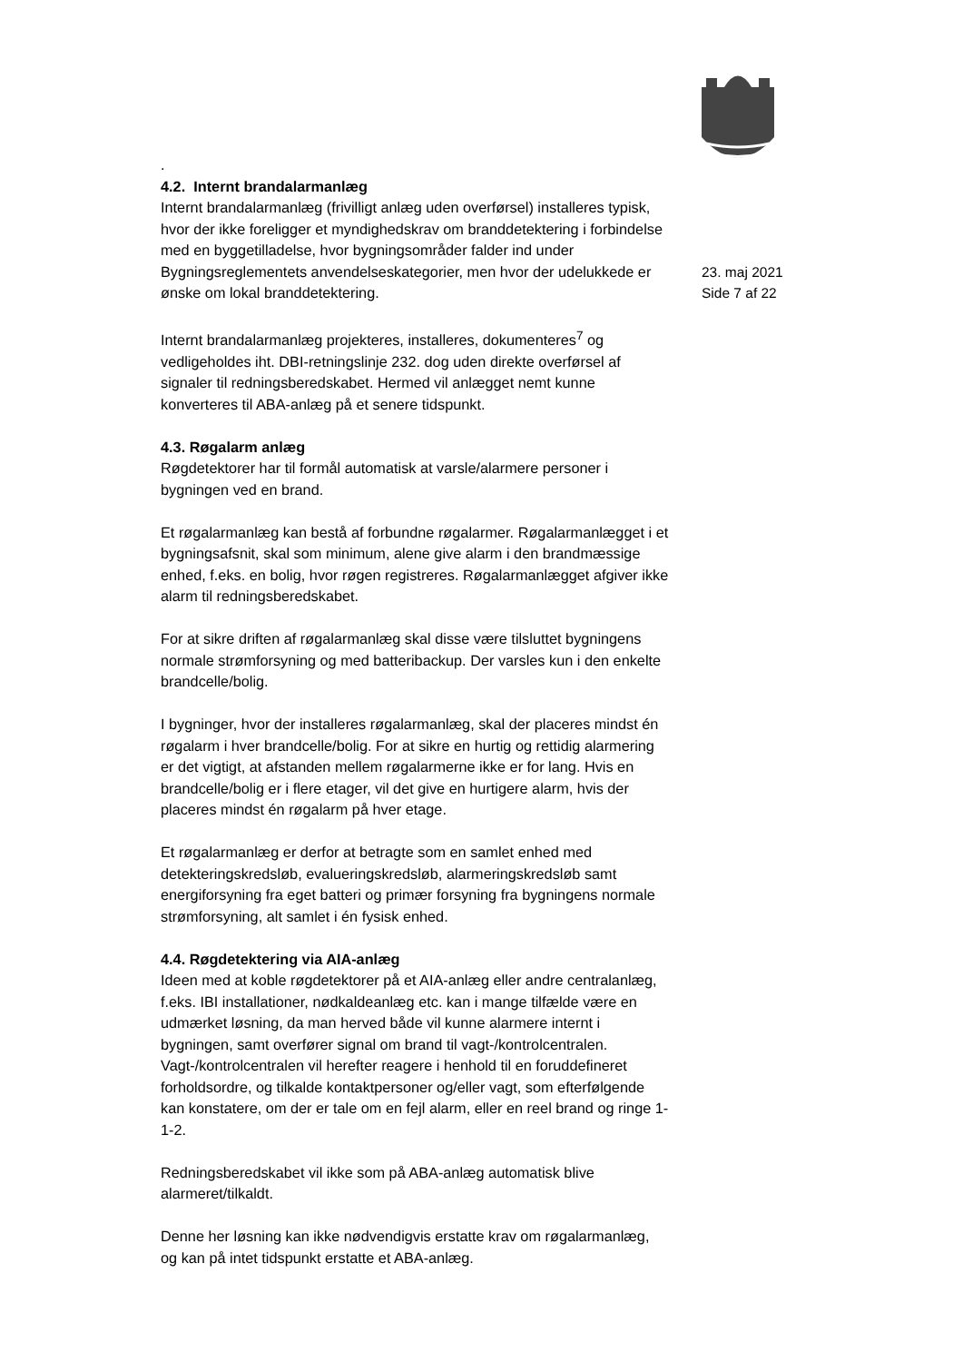.
4.2. Internt brandalarmanlæg
Internt brandalarmanlæg (frivilligt anlæg uden overførsel) installeres typisk, hvor der ikke foreligger et myndighedskrav om branddetektering i forbindelse med en byggetilladelse, hvor bygningsområder falder ind under Bygningsreglementets anvendelseskategorier, men hvor der udelukkede er ønske om lokal branddetektering.
Internt brandalarmanlæg projekteres, installeres, dokumenteres<sup>7</sup> og vedligeholdes iht. DBI-retningslinje 232. dog uden direkte overførsel af signaler til redningsberedskabet. Hermed vil anlægget nemt kunne konverteres til ABA-anlæg på et senere tidspunkt.
4.3. Røgalarm anlæg
Røgdetektorer har til formål automatisk at varsle/alarmere personer i bygningen ved en brand.
Et røgalarmanlæg kan bestå af forbundne røgalarmer. Røgalarmanlægget i et bygningsafsnit, skal som minimum, alene give alarm i den brandmæssige enhed, f.eks. en bolig, hvor røgen registreres. Røgalarmanlægget afgiver ikke alarm til redningsberedskabet.
For at sikre driften af røgalarmanlæg skal disse være tilsluttet bygningens normale strømforsyning og med batteribackup. Der varsles kun i den enkelte brandcelle/bolig.
I bygninger, hvor der installeres røgalarmanlæg, skal der placeres mindst én røgalarm i hver brandcelle/bolig. For at sikre en hurtig og rettidig alarmering er det vigtigt, at afstanden mellem røgalarmerne ikke er for lang. Hvis en brandcelle/bolig er i flere etager, vil det give en hurtigere alarm, hvis der placeres mindst én røgalarm på hver etage.
Et røgalarmanlæg er derfor at betragte som en samlet enhed med detekteringskredsløb, evalueringskredsløb, alarmeringskredsløb samt energiforsyning fra eget batteri og primær forsyning fra bygningens normale strømforsyning, alt samlet i én fysisk enhed.
4.4. Røgdetektering via AIA-anlæg
Ideen med at koble røgdetektorer på et AIA-anlæg eller andre centralanlæg, f.eks. IBI installationer, nødkaldeanlæg etc. kan i mange tilfælde være en udmærket løsning, da man herved både vil kunne alarmere internt i bygningen, samt overfører signal om brand til vagt-/kontrolcentralen. Vagt-/kontrolcentralen vil herefter reagere i henhold til en foruddefineret forholdsordre, og tilkalde kontaktpersoner og/eller vagt, som efterfølgende kan konstatere, om der er tale om en fejl alarm, eller en reel brand og ringe 1-1-2.
Redningsberedskabet vil ikke som på ABA-anlæg automatisk blive alarmeret/tilkaldt.
Denne her løsning kan ikke nødvendigvis erstatte krav om røgalarmanlæg, og kan på intet tidspunkt erstatte et ABA-anlæg.
23. maj 2021
Side 7 af 22